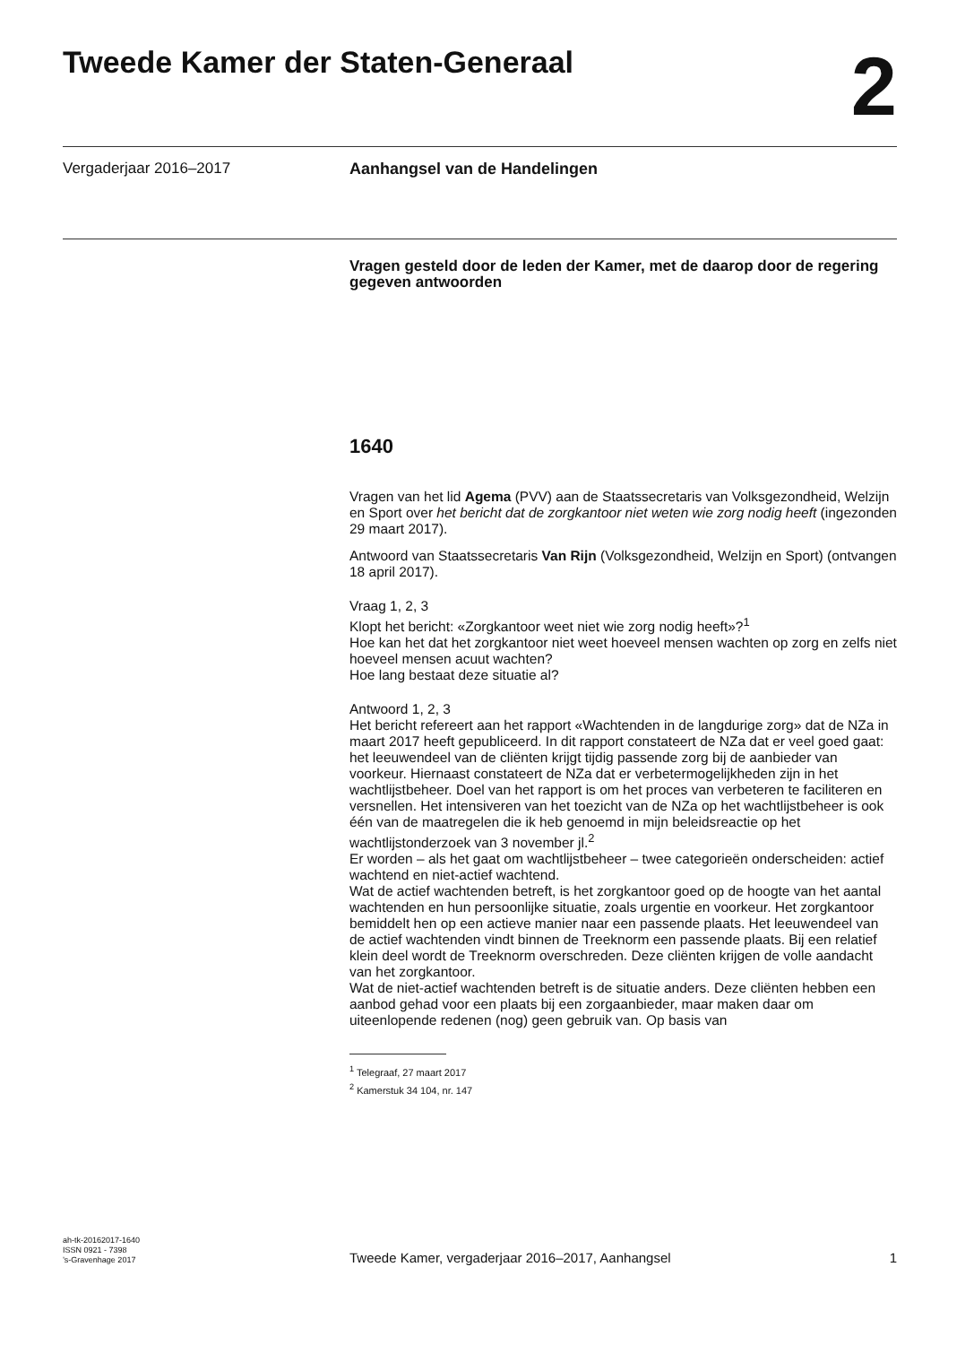Tweede Kamer der Staten-Generaal
2
Vergaderjaar 2016–2017 Aanhangsel van de Handelingen
Vragen gesteld door de leden der Kamer, met de daarop door de regering gegeven antwoorden
1640
Vragen van het lid Agema (PVV) aan de Staatssecretaris van Volksgezondheid, Welzijn en Sport over het bericht dat de zorgkantoor niet weten wie zorg nodig heeft (ingezonden 29 maart 2017).
Antwoord van Staatssecretaris Van Rijn (Volksgezondheid, Welzijn en Sport) (ontvangen 18 april 2017).
Vraag 1, 2, 3
Klopt het bericht: «Zorgkantoor weet niet wie zorg nodig heeft»?<sup>1</sup>
Hoe kan het dat het zorgkantoor niet weet hoeveel mensen wachten op zorg en zelfs niet hoeveel mensen acuut wachten?
Hoe lang bestaat deze situatie al?
Antwoord 1, 2, 3
Het bericht refereert aan het rapport «Wachtenden in de langdurige zorg» dat de NZa in maart 2017 heeft gepubliceerd. In dit rapport constateert de NZa dat er veel goed gaat: het leeuwendeel van de cliënten krijgt tijdig passende zorg bij de aanbieder van voorkeur. Hiernaast constateert de NZa dat er verbetermogelijkheden zijn in het wachtlijstbeheer. Doel van het rapport is om het proces van verbeteren te faciliteren en versnellen. Het intensiveren van het toezicht van de NZa op het wachtlijstbeheer is ook één van de maatregelen die ik heb genoemd in mijn beleidsreactie op het wachtlijstonderzoek van 3 november jl.<sup>2</sup>
Er worden – als het gaat om wachtlijstbeheer – twee categorieën onderscheiden: actief wachtend en niet-actief wachtend.
Wat de actief wachtenden betreft, is het zorgkantoor goed op de hoogte van het aantal wachtenden en hun persoonlijke situatie, zoals urgentie en voorkeur. Het zorgkantoor bemiddelt hen op een actieve manier naar een passende plaats. Het leeuwendeel van de actief wachtenden vindt binnen de Treeknorm een passende plaats. Bij een relatief klein deel wordt de Treeknorm overschreden. Deze cliënten krijgen de volle aandacht van het zorgkantoor.
Wat de niet-actief wachtenden betreft is de situatie anders. Deze cliënten hebben een aanbod gehad voor een plaats bij een zorgaanbieder, maar maken daar om uiteenlopende redenen (nog) geen gebruik van. Op basis van
<sup>1</sup> Telegraaf, 27 maart 2017
<sup>2</sup> Kamerstuk 34 104, nr. 147
ah-tk-20162017-1640
ISSN 0921 - 7398
’s-Gravenhage 2017
Tweede Kamer, vergaderjaar 2016–2017, Aanhangsel
1